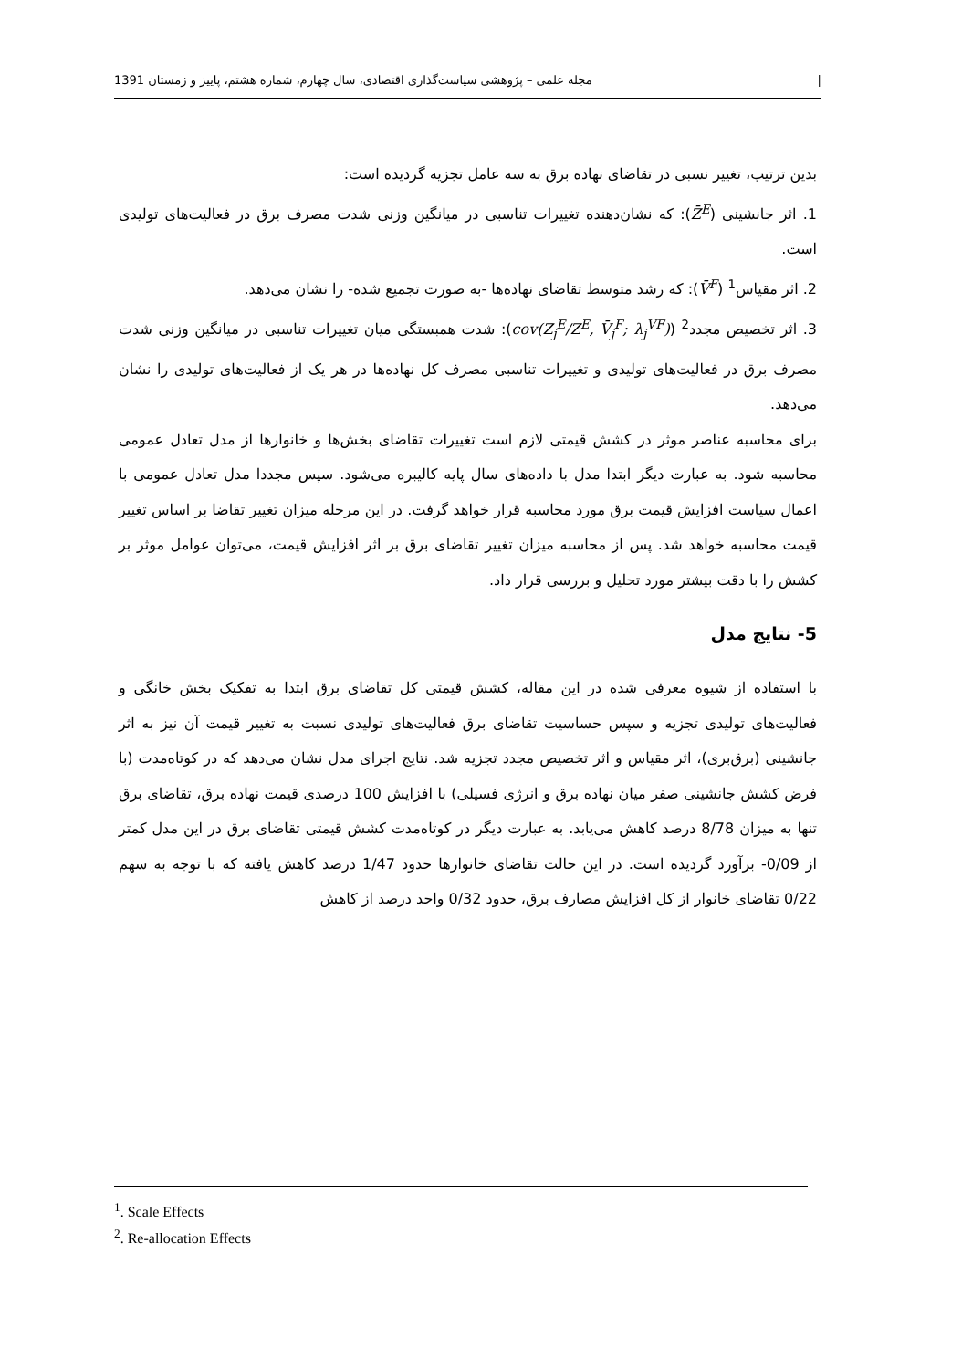| مجله علمی – پژوهشی سیاست‌گذاری اقتصادی، سال چهارم، شماره هشتم، پاییز و زمستان 1391
بدین ترتیب، تغییر نسبی در تقاضای نهاده برق به سه عامل تجزیه گردیده است:
1. اثر جانشینی (Z̄<sup>E</sup>): که نشان‌دهنده تغییرات تناسبی در میانگین وزنی شدت مصرف برق در فعالیت‌های تولیدی است.
2. اثر مقیاس<sup>1</sup> (V̄<sup>F</sup>): که رشد متوسط تقاضای نهاده‌ها -به صورت تجمیع شده- را نشان می‌دهد.
3. اثر تخصیص مجدد<sup>2</sup> (cov(Z<sub>j</sub><sup>E</sup>/Z<sup>E</sup>, V̄<sub>j</sub><sup>F</sup>; λ<sub>j</sub><sup>VF</sup>)): شدت همبستگی میان تغییرات تناسبی در میانگین وزنی شدت مصرف برق در فعالیت‌های تولیدی و تغییرات تناسبی مصرف کل نهاده‌ها در هر یک از فعالیت‌های تولیدی را نشان می‌دهد.
برای محاسبه عناصر موثر در کشش قیمتی لازم است تغییرات تقاضای بخش‌ها و خانوارها از مدل تعادل عمومی محاسبه شود. به عبارت دیگر ابتدا مدل با داده‌های سال پایه کالیبره می‌شود. سپس مجددا مدل تعادل عمومی با اعمال سیاست افزایش قیمت برق مورد محاسبه قرار خواهد گرفت. در این مرحله میزان تغییر تقاضا بر اساس تغییر قیمت محاسبه خواهد شد. پس از محاسبه میزان تغییر تقاضای برق بر اثر افزایش قیمت، می‌توان عوامل موثر بر کشش را با دقت بیشتر مورد تحلیل و بررسی قرار داد.
5- نتایج مدل
با استفاده از شیوه معرفی شده در این مقاله، کشش قیمتی کل تقاضای برق ابتدا به تفکیک بخش خانگی و فعالیت‌های تولیدی تجزیه و سپس حساسیت تقاضای برق فعالیت‌های تولیدی نسبت به تغییر قیمت آن نیز به اثر جانشینی (برق‌بری)، اثر مقیاس و اثر تخصیص مجدد تجزیه شد. نتایج اجرای مدل نشان می‌دهد که در کوتاه‌مدت (با فرض کشش جانشینی صفر میان نهاده برق و انرژی فسیلی) با افزایش 100 درصدی قیمت نهاده برق، تقاضای برق تنها به میزان 8/78 درصد کاهش می‌یابد. به عبارت دیگر در کوتاه‌مدت کشش قیمتی تقاضای برق در این مدل کمتر از 0/09- برآورد گردیده است. در این حالت تقاضای خانوارها حدود 1/47 درصد کاهش یافته که با توجه به سهم 0/22 تقاضای خانوار از کل افزایش مصارف برق، حدود 0/32 واحد درصد از کاهش
<sup>1</sup>. Scale Effects
<sup>2</sup>. Re-allocation Effects